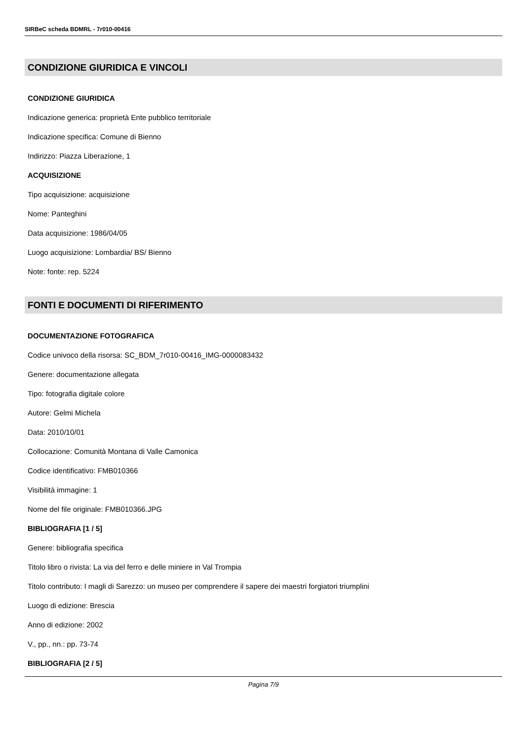SIRBeC scheda BDMRL - 7r010-00416
CONDIZIONE GIURIDICA E VINCOLI
CONDIZIONE GIURIDICA
Indicazione generica: proprietà Ente pubblico territoriale
Indicazione specifica: Comune di Bienno
Indirizzo: Piazza Liberazione, 1
ACQUISIZIONE
Tipo acquisizione: acquisizione
Nome: Panteghini
Data acquisizione: 1986/04/05
Luogo acquisizione: Lombardia/ BS/ Bienno
Note: fonte: rep. 5224
FONTI E DOCUMENTI DI RIFERIMENTO
DOCUMENTAZIONE FOTOGRAFICA
Codice univoco della risorsa: SC_BDM_7r010-00416_IMG-0000083432
Genere: documentazione allegata
Tipo: fotografia digitale colore
Autore: Gelmi Michela
Data: 2010/10/01
Collocazione: Comunità Montana di Valle Camonica
Codice identificativo: FMB010366
Visibilità immagine: 1
Nome del file originale: FMB010366.JPG
BIBLIOGRAFIA [1 / 5]
Genere: bibliografia specifica
Titolo libro o rivista: La via del ferro e delle miniere in Val Trompia
Titolo contributo: I magli di Sarezzo: un museo per comprendere il sapere dei maestri forgiatori triumplini
Luogo di edizione: Brescia
Anno di edizione: 2002
V., pp., nn.: pp. 73-74
BIBLIOGRAFIA [2 / 5]
Pagina 7/9